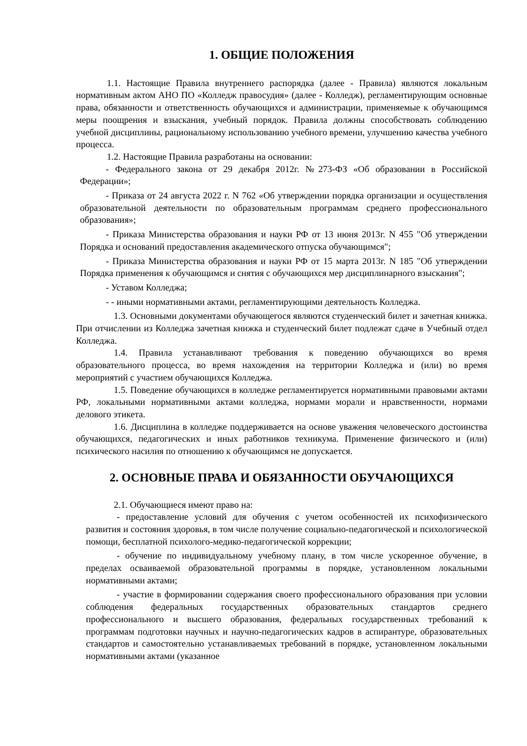1. ОБЩИЕ ПОЛОЖЕНИЯ
1.1. Настоящие Правила внутреннего распорядка (далее - Правила) являются локальным нормативным актом АНО ПО «Колледж правосудия» (далее - Колледж), регламентирующим основные права, обязанности и ответственность обучающихся и администрации, применяемые к обучающимся меры поощрения и взыскания, учебный порядок. Правила должны способствовать соблюдению учебной дисциплины, рациональному использованию учебного времени, улучшению качества учебного процесса.
1.2. Настоящие Правила разработаны на основании:
- Федерального закона от 29 декабря 2012г. №273-ФЗ «Об образовании в Российской Федерации»;
- Приказа от 24 августа 2022 г. N 762 «Об утверждении порядка организации и осуществления образовательной деятельности по образовательным программам среднего профессионального образования»;
- Приказа Министерства образования и науки РФ от 13 июня 2013г. N 455 "Об утверждении Порядка и оснований предоставления академического отпуска обучающимся";
- Приказа Министерства образования и науки РФ от 15 марта 2013г. N 185 "Об утверждении Порядка применения к обучающимся и снятия с обучающихся мер дисциплинарного взыскания";
- Уставом Колледжа;
- - иными нормативными актами, регламентирующими деятельность Колледжа.
1.3. Основными документами обучающегося являются студенческий билет и зачетная книжка. При отчислении из Колледжа зачетная книжка и студенческий билет подлежат сдаче в Учебный отдел Колледжа.
1.4. Правила устанавливают требования к поведению обучающихся во время образовательного процесса, во время нахождения на территории Колледжа и (или) во время мероприятий с участием обучающихся Колледжа.
1.5. Поведение обучающихся в колледже регламентируется нормативными правовыми актами РФ, локальными нормативными актами колледжа, нормами морали и нравственности, нормами делового этикета.
1.6. Дисциплина в колледже поддерживается на основе уважения человеческого достоинства обучающихся, педагогических и иных работников техникума. Применение физического и (или) психического насилия по отношению к обучающимся не допускается.
2. ОСНОВНЫЕ ПРАВА И ОБЯЗАННОСТИ ОБУЧАЮЩИХСЯ
2.1. Обучающиеся имеют право на:
- предоставление условий для обучения с учетом особенностей их психофизического развития и состояния здоровья, в том числе получение социально-педагогической и психологической помощи, бесплатной психолого-медико-педагогической коррекции;
- обучение по индивидуальному учебному плану, в том числе ускоренное обучение, в пределах осваиваемой образовательной программы в порядке, установленном локальными нормативными актами;
- участие в формировании содержания своего профессионального образования при условии соблюдения федеральных государственных образовательных стандартов среднего профессионального и высшего образования, федеральных государственных требований к программам подготовки научных и научно-педагогических кадров в аспирантуре, образовательных стандартов и самостоятельно устанавливаемых требований в порядке, установленном локальными нормативными актами (указанное